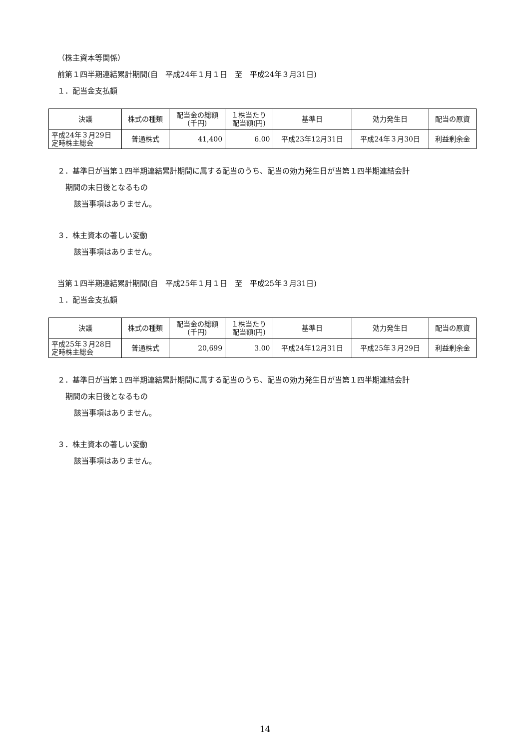（株主資本等関係）
前第１四半期連結累計期間(自　平成24年１月１日　至　平成24年３月31日)
１．配当金支払額
| 決議 | 株式の種類 | 配当金の総額 (千円) | １株当たり 配当額(円) | 基準日 | 効力発生日 | 配当の原資 |
| --- | --- | --- | --- | --- | --- | --- |
| 平成24年３月29日 定時株主総会 | 普通株式 | 41,400 | 6.00 | 平成23年12月31日 | 平成24年３月30日 | 利益剰余金 |
２．基準日が当第１四半期連結累計期間に属する配当のうち、配当の効力発生日が当第１四半期連結会計
期間の末日後となるもの
該当事項はありません。
３．株主資本の著しい変動
該当事項はありません。
当第１四半期連結累計期間(自　平成25年１月１日　至　平成25年３月31日)
１．配当金支払額
| 決議 | 株式の種類 | 配当金の総額 (千円) | １株当たり 配当額(円) | 基準日 | 効力発生日 | 配当の原資 |
| --- | --- | --- | --- | --- | --- | --- |
| 平成25年３月28日 定時株主総会 | 普通株式 | 20,699 | 3.00 | 平成24年12月31日 | 平成25年３月29日 | 利益剰余金 |
２．基準日が当第１四半期連結累計期間に属する配当のうち、配当の効力発生日が当第１四半期連結会計
期間の末日後となるもの
該当事項はありません。
３．株主資本の著しい変動
該当事項はありません。
14